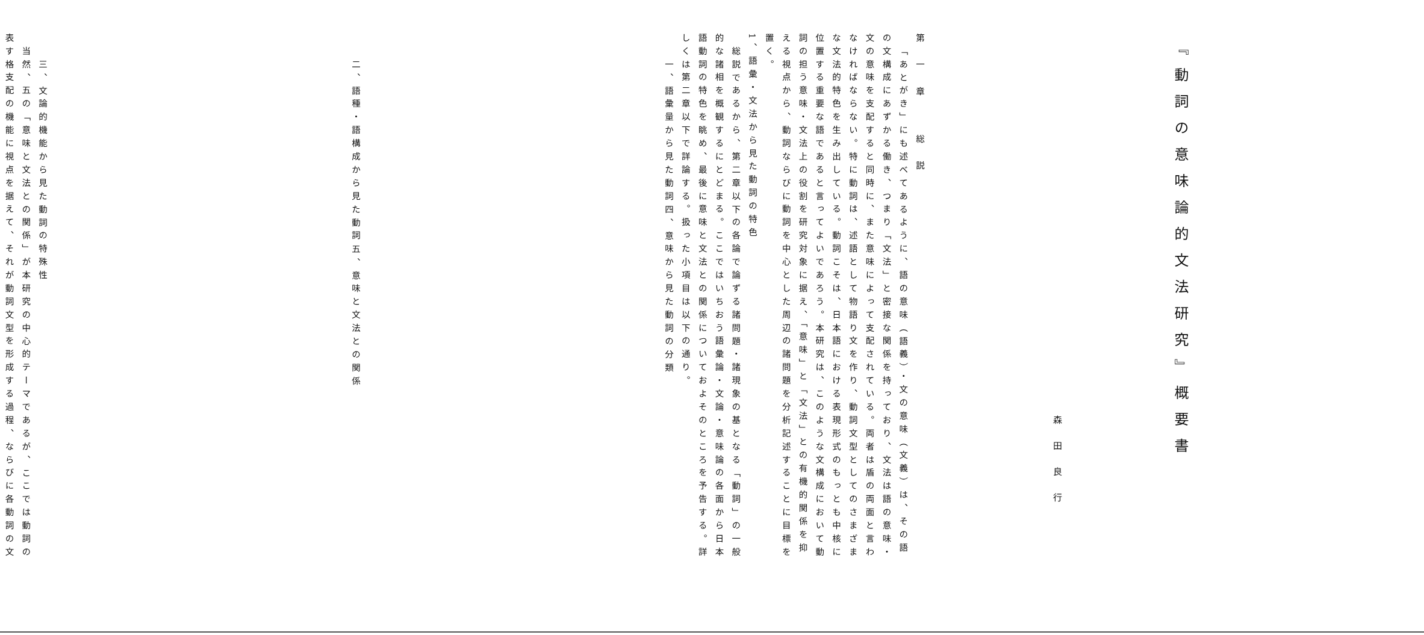『動詞の意味論的文法研究』概要書
森田良行
第一章 総説
「あとがき」にも述べてあるように、語の意味（語義）・文の意味（文義）は、その語の文構成にあずかる働き、つまり「文法」と密接な関係を持っており、文法は語の意味・文の意味を支配すると同時に、また意味によって支配されている。両者は盾の両面と言わなければならない。特に動詞は、述語として物語り文を作り、動詞文型としてのさまざまな文法的特色を生み出している。動詞こそは、日本語における表現形式のもっとも中核に位置する重要な語であると言ってよいであろう。本研究は、このような文構成において動詞の担う意味・文法上の役割を研究対象に据え、「意味」と「文法」との有機的関係を抑える視点から、動詞ならびに動詞を中心とした周辺の諸問題を分析記述することに目標を置く。
1、語彙・文法から見た動詞の特色
総説であるから、第二章以下の各論で論ずる諸問題・諸現象の基となる「動詞」の一般的な諸相を概観するにとどまる。ここではいちおう語彙論・文論・意味論の各面から日本語動詞の特色を眺め、最後に意味と文法との関係についておよそのところを予告する。詳しくは第二章以下で詳論する。扱った小項目は以下の通り。
一、語彙量から見た動詞 四、意味から見た動詞の分類
二、語種・語構成から見た動詞 五、意味と文法との関係
三、文論的機能から見た動詞の特殊性
当然、五の「意味と文法との関係」が本研究の中心的テーマであるが、ここでは動詞の表す格支配の機能に視点を据えて、それが動詞文型を形成する過程、ならびに各動詞の文